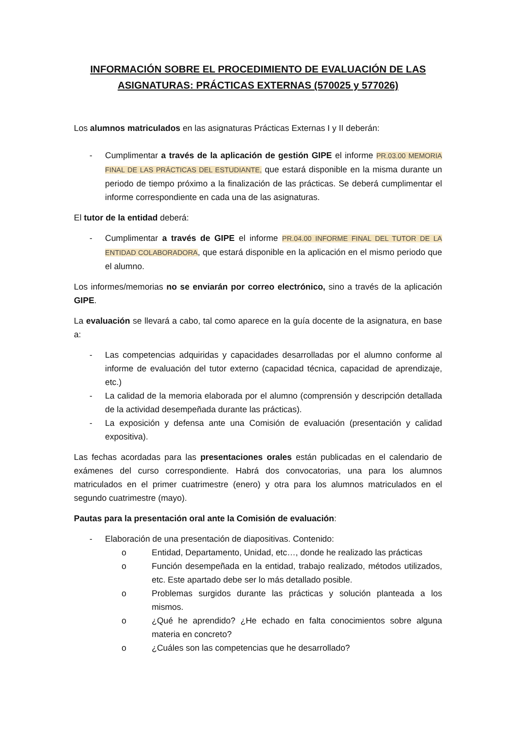INFORMACIÓN SOBRE EL PROCEDIMIENTO DE EVALUACIÓN DE LAS ASIGNATURAS: PRÁCTICAS EXTERNAS (570025 y 577026)
Los alumnos matriculados en las asignaturas Prácticas Externas I y II deberán:
- Cumplimentar a través de la aplicación de gestión GIPE el informe PR.03.00 MEMORIA FINAL DE LAS PRÁCTICAS DEL ESTUDIANTE, que estará disponible en la misma durante un periodo de tiempo próximo a la finalización de las prácticas. Se deberá cumplimentar el informe correspondiente en cada una de las asignaturas.
El tutor de la entidad deberá:
- Cumplimentar a través de GIPE el informe PR.04.00 INFORME FINAL DEL TUTOR DE LA ENTIDAD COLABORADORA, que estará disponible en la aplicación en el mismo periodo que el alumno.
Los informes/memorias no se enviarán por correo electrónico, sino a través de la aplicación GIPE.
La evaluación se llevará a cabo, tal como aparece en la guía docente de la asignatura, en base a:
- Las competencias adquiridas y capacidades desarrolladas por el alumno conforme al informe de evaluación del tutor externo (capacidad técnica, capacidad de aprendizaje, etc.)
- La calidad de la memoria elaborada por el alumno (comprensión y descripción detallada de la actividad desempeñada durante las prácticas).
- La exposición y defensa ante una Comisión de evaluación (presentación y calidad expositiva).
Las fechas acordadas para las presentaciones orales están publicadas en el calendario de exámenes del curso correspondiente. Habrá dos convocatorias, una para los alumnos matriculados en el primer cuatrimestre (enero) y otra para los alumnos matriculados en el segundo cuatrimestre (mayo).
Pautas para la presentación oral ante la Comisión de evaluación:
- Elaboración de una presentación de diapositivas. Contenido:
o Entidad, Departamento, Unidad, etc…, donde he realizado las prácticas
o Función desempeñada en la entidad, trabajo realizado, métodos utilizados, etc. Este apartado debe ser lo más detallado posible.
o Problemas surgidos durante las prácticas y solución planteada a los mismos.
o ¿Qué he aprendido? ¿He echado en falta conocimientos sobre alguna materia en concreto?
o ¿Cuáles son las competencias que he desarrollado?